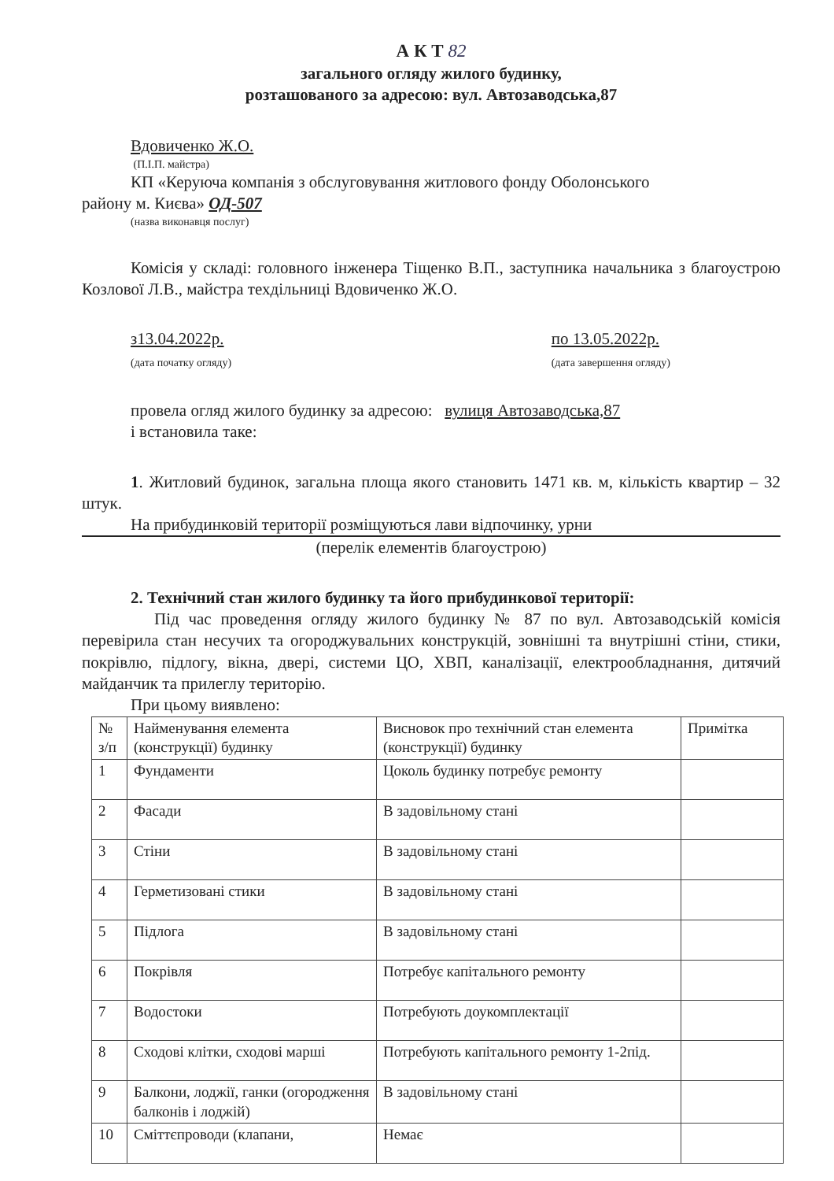А К Т 82
загального огляду жилого будинку,
розташованого за адресою: вул. Автозаводська,87
Вдовиченко Ж.О.
(П.І.П. майстра)
КП «Керуюча компанія з обслуговування житлового фонду Оболонського
району м. Києва» ОД-507
(назва виконавця послуг)
Комісія у складі: головного інженера Тіщенко В.П., заступника начальника з благоустрою Козлової Л.В., майстра техдільниці Вдовиченко Ж.О.
з13.04.2022р.
(дата початку огляду)
по 13.05.2022р.
(дата завершення огляду)
провела огляд жилого будинку за адресою: вулиця Автозаводська,87
і встановила таке:
1. Житловий будинок, загальна площа якого становить 1471 кв. м, кількість квартир – 32 штук.
На прибудинковій території розміщуються лави відпочинку, урни
(перелік елементів благоустрою)
2. Технічний стан жилого будинку та його прибудинкової території:
Під час проведення огляду жилого будинку № 87 по вул. Автозаводській комісія перевірила стан несучих та огороджувальних конструкцій, зовнішні та внутрішні стіни, стики, покрівлю, підлогу, вікна, двері, системи ЦО, ХВП, каналізації, електрообладнання, дитячий майданчик та прилеглу територію.
При цьому виявлено:
| № з/п | Найменування елемента (конструкції) будинку | Висновок про технічний стан елемента (конструкції) будинку | Примітка |
| 1 | Фундаменти | Цоколь будинку потребує ремонту | |
| 2 | Фасади | В задовільному стані | |
| 3 | Стіни | В задовільному стані | |
| 4 | Герметизовані стики | В задовільному стані | |
| 5 | Підлога | В задовільному стані | |
| 6 | Покрівля | Потребує капітального ремонту | |
| 7 | Водостоки | Потребують доукомплектації | |
| 8 | Сходові клітки, сходові марші | Потребують капітального ремонту 1-2під. | |
| 9 | Балкони, лоджії, ганки (огородження балконів і лоджій) | В задовільному стані | |
| 10 | Сміттєпроводи (клапани, | Немає | |